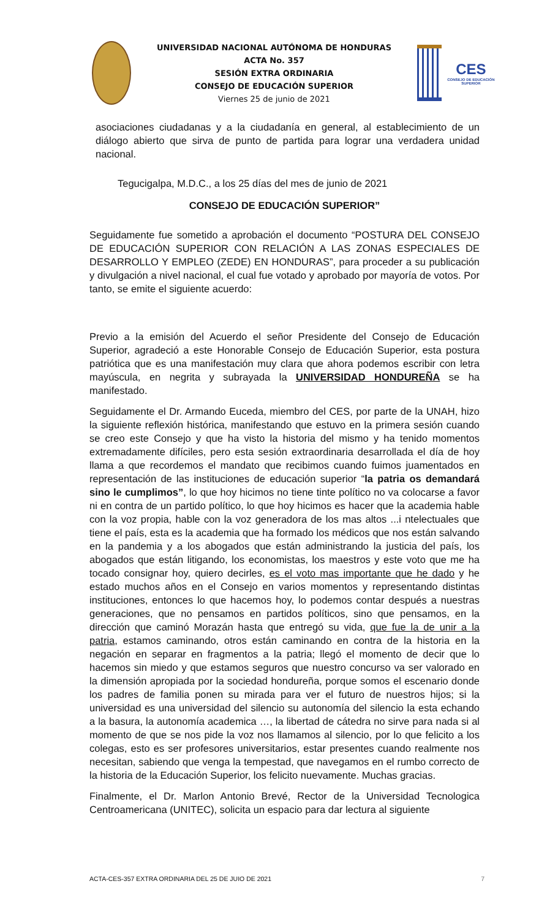UNIVERSIDAD NACIONAL AUTÓNOMA DE HONDURAS
ACTA No. 357
SESIÓN EXTRA ORDINARIA
CONSEJO DE EDUCACIÓN SUPERIOR
Viernes 25 de junio de 2021
CES
CONSEJO DE EDUCACIÓN SUPERIOR
asociaciones ciudadanas y a la ciudadanía en general, al establecimiento de un diálogo abierto que sirva de punto de partida para lograr una verdadera unidad nacional.
Tegucigalpa, M.D.C., a los 25 días del mes de junio de 2021
CONSEJO DE EDUCACIÓN SUPERIOR”
Seguidamente fue sometido a aprobación el documento “POSTURA DEL CONSEJO DE EDUCACIÓN SUPERIOR CON RELACIÓN A LAS ZONAS ESPECIALES DE DESARROLLO Y EMPLEO (ZEDE) EN HONDURAS”, para proceder a su publicación y divulgación a nivel nacional, el cual fue votado y aprobado por mayoría de votos. Por tanto, se emite el siguiente acuerdo:
Previo a la emisión del Acuerdo el señor Presidente del Consejo de Educación Superior, agradeció a este Honorable Consejo de Educación Superior, esta postura patriótica que es una manifestación muy clara que ahora podemos escribir con letra mayúscula, en negrita y subrayada la UNIVERSIDAD HONDUREÑA se ha manifestado.
Seguidamente el Dr. Armando Euceda, miembro del CES, por parte de la UNAH, hizo la siguiente reflexión histórica, manifestando que estuvo en la primera sesión cuando se creo este Consejo y que ha visto la historia del mismo y ha tenido momentos extremadamente difíciles, pero esta sesión extraordinaria desarrollada el día de hoy llama a que recordemos el mandato que recibimos cuando fuimos juamentados en representación de las instituciones de educación superior “la patria os demandará sino le cumplimos”, lo que hoy hicimos no tiene tinte político no va colocarse a favor ni en contra de un partido político, lo que hoy hicimos es hacer que la academia hable con la voz propia, hable con la voz generadora de los mas altos ...i ntelectuales que tiene el país, esta es la academia que ha formado los médicos que nos están salvando en la pandemia y a los abogados que están administrando la justicia del país, los abogados que están litigando, los economistas, los maestros y este voto que me ha tocado consignar hoy, quiero decirles, es el voto mas importante que he dado y he estado muchos años en el Consejo en varios momentos y representando distintas instituciones, entonces lo que hacemos hoy, lo podemos contar después a nuestras generaciones, que no pensamos en partidos políticos, sino que pensamos, en la dirección que caminó Morazán hasta que entregó su vida, que fue la de unir a la patria, estamos caminando, otros están caminando en contra de la historia en la negación en separar en fragmentos a la patria; llegó el momento de decir que lo hacemos sin miedo y que estamos seguros que nuestro concurso va ser valorado en la dimensión apropiada por la sociedad hondureña, porque somos el escenario donde los padres de familia ponen su mirada para ver el futuro de nuestros hijos; si la universidad es una universidad del silencio su autonomía del silencio la esta echando a la basura, la autonomía academica …, la libertad de cátedra no sirve para nada si al momento de que se nos pide la voz nos llamamos al silencio, por lo que felicito a los colegas, esto es ser profesores universitarios, estar presentes cuando realmente nos necesitan, sabiendo que venga la tempestad, que navegamos en el rumbo correcto de la historia de la Educación Superior, los felicito nuevamente. Muchas gracias.
Finalmente, el Dr. Marlon Antonio Brevé, Rector de la Universidad Tecnologica Centroamericana (UNITEC), solicita un espacio para dar lectura al siguiente
ACTA-CES-357 EXTRA ORDINARIA DEL 25 DE JUIO DE 2021 7